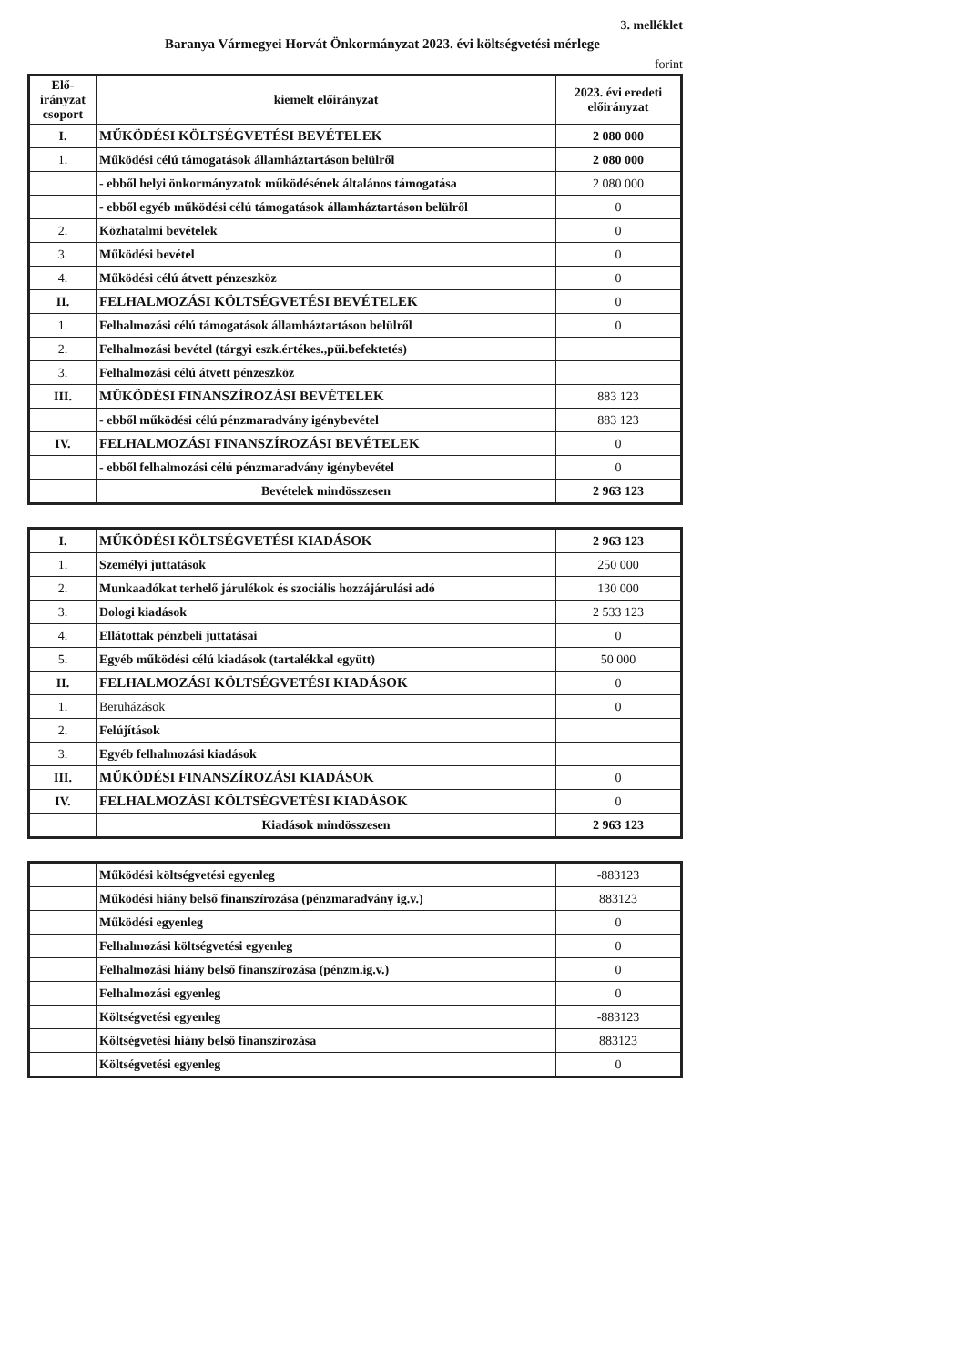3. melléklet
Baranya Vármegyei Horvát Önkormányzat 2023. évi költségvetési mérlege
forint
| Elő-irányzat csoport | kiemelt előirányzat | 2023. évi eredeti előirányzat |
| --- | --- | --- |
| I. | MŰKÖDÉSI KÖLTSÉGVETÉSI BEVÉTELEK | 2 080 000 |
| 1. | Működési célú támogatások államháztartáson belülről | 2 080 000 |
| | - ebből helyi önkormányzatok működésének általános támogatása | 2 080 000 |
| | - ebből egyéb működési célú támogatások államháztartáson belülről | 0 |
| 2. | Közhatalmi bevételek | 0 |
| 3. | Működési bevétel | 0 |
| 4. | Működési célú átvett pénzeszköz | 0 |
| II. | FELHALMOZÁSI KÖLTSÉGVETÉSI BEVÉTELEK | 0 |
| 1. | Felhalmozási célú támogatások államháztartáson belülről | 0 |
| 2. | Felhalmozási bevétel (tárgyi eszk.értékes.,püi.befektetés) | |
| 3. | Felhalmozási célú átvett pénzeszköz | |
| III. | MŰKÖDÉSI FINANSZÍROZÁSI BEVÉTELEK | 883 123 |
| | - ebből működési célú pénzmaradvány igénybevétel | 883 123 |
| IV. | FELHALMOZÁSI FINANSZÍROZÁSI BEVÉTELEK | 0 |
| | - ebből felhalmozási célú pénzmaradvány igénybevétel | 0 |
| | Bevételek mindösszesen | 2 963 123 |
| I. | MŰKÖDÉSI KÖLTSÉGVETÉSI KIADÁSOK | 2 963 123 |
| 1. | Személyi juttatások | 250 000 |
| 2. | Munkaadókat terhelő járulékok és szociális hozzájárulási adó | 130 000 |
| 3. | Dologi kiadások | 2 533 123 |
| 4. | Ellátottak pénzbeli juttatásai | 0 |
| 5. | Egyéb működési célú kiadások (tartalékkal együtt) | 50 000 |
| II. | FELHALMOZÁSI KÖLTSÉGVETÉSI KIADÁSOK | 0 |
| 1. | Beruházások | 0 |
| 2. | Felújítások | |
| 3. | Egyéb felhalmozási kiadások | |
| III. | MŰKÖDÉSI FINANSZÍROZÁSI KIADÁSOK | 0 |
| IV. | FELHALMOZÁSI KÖLTSÉGVETÉSI KIADÁSOK | 0 |
| | Kiadások mindösszesen | 2 963 123 |
| | Működési költségvetési egyenleg | -883123 |
| | Működési hiány belső finanszírozása (pénzmaradvány ig.v.) | 883123 |
| | Működési egyenleg | 0 |
| | Felhalmozási költségvetési egyenleg | 0 |
| | Felhalmozási hiány belső finanszírozása (pénzm.ig.v.) | 0 |
| | Felhalmozási egyenleg | 0 |
| | Költségvetési egyenleg | -883123 |
| | Költségvetési hiány belső finanszírozása | 883123 |
| | Költségvetési egyenleg | 0 |